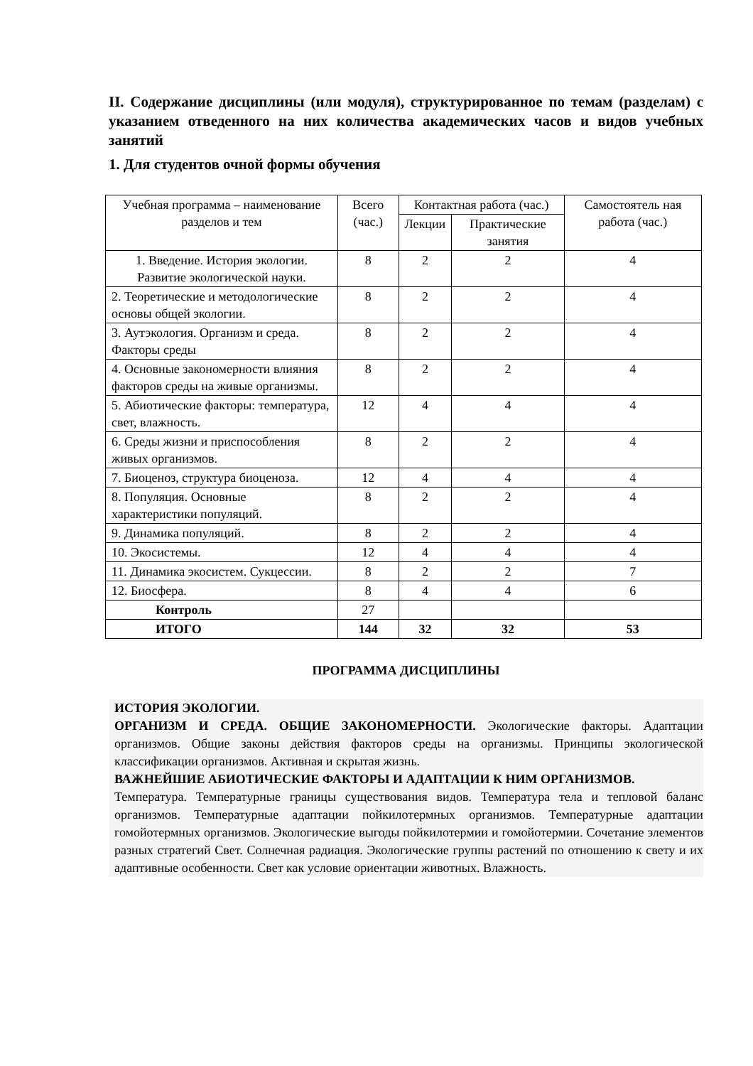II. Содержание дисциплины (или модуля), структурированное по темам (разделам) с указанием отведенного на них количества академических часов и видов учебных занятий
1. Для студентов очной формы обучения
| Учебная программа – наименование разделов и тем | Всего (час.) | Контактная работа (час.) | | Самостоятель ная работа (час.) |
| --- | --- | --- | --- | --- |
| | | Лекции | Практические занятия | |
| 1. Введение. История экологии. Развитие экологической науки. | 8 | 2 | 2 | 4 |
| 2. Теоретические и методологические основы общей экологии. | 8 | 2 | 2 | 4 |
| 3. Аутэкология. Организм и среда. Факторы среды | 8 | 2 | 2 | 4 |
| 4. Основные закономерности влияния факторов среды на живые организмы. | 8 | 2 | 2 | 4 |
| 5. Абиотические факторы: температура, свет, влажность. | 12 | 4 | 4 | 4 |
| 6. Среды жизни и приспособления живых организмов. | 8 | 2 | 2 | 4 |
| 7. Биоценоз, структура биоценоза. | 12 | 4 | 4 | 4 |
| 8. Популяция. Основные характеристики популяций. | 8 | 2 | 2 | 4 |
| 9. Динамика популяций. | 8 | 2 | 2 | 4 |
| 10. Экосистемы. | 12 | 4 | 4 | 4 |
| 11. Динамика экосистем. Сукцессии. | 8 | 2 | 2 | 7 |
| 12. Биосфера. | 8 | 4 | 4 | 6 |
| Контроль | 27 | | | |
| ИТОГО | 144 | 32 | 32 | 53 |
ПРОГРАММА ДИСЦИПЛИНЫ
ИСТОРИЯ ЭКОЛОГИИ.
ОРГАНИЗМ И СРЕДА. ОБЩИЕ ЗАКОНОМЕРНОСТИ. Экологические факторы. Адаптации организмов. Общие законы действия факторов среды на организмы. Принципы экологической классификации организмов. Активная и скрытая жизнь.
ВАЖНЕЙШИЕ АБИОТИЧЕСКИЕ ФАКТОРЫ И АДАПТАЦИИ К НИМ ОРГАНИЗМОВ.
Температура. Температурные границы существования видов. Температура тела и тепловой баланс организмов. Температурные адаптации пойкилотермных организмов. Температурные адаптации гомойотермных организмов. Экологические выгоды пойкилотермии и гомойотермии. Сочетание элементов разных стратегий Свет. Солнечная радиация. Экологические группы растений по отношению к свету и их адаптивные особенности. Свет как условие ориентации животных. Влажность.